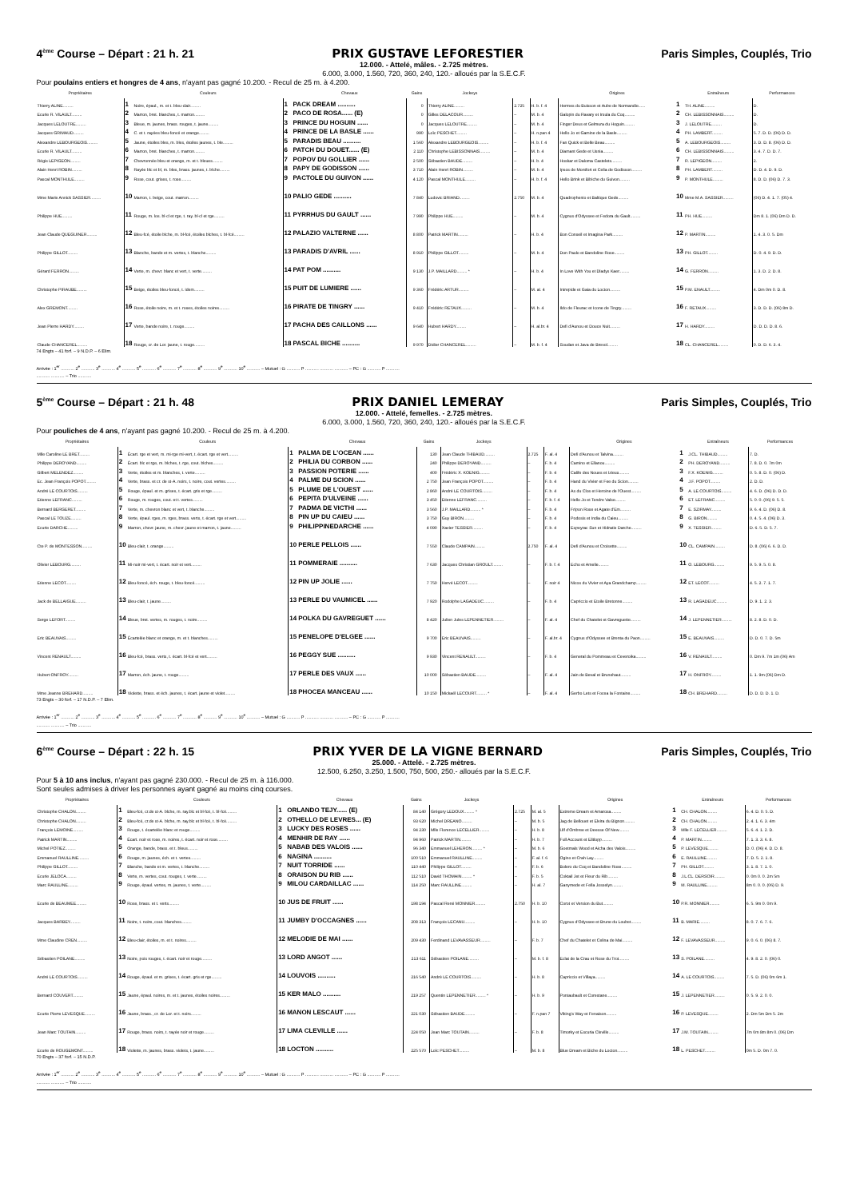4<sup>ème</sup> Course – Départ : 21 h. 21 PRIX GUSTAVE LEFORESTIER Paris Simples, Couplés, Trio
12.000. - Attelé, mâles. - 2.725 mètres.
6.000, 3.000, 1.560, 720, 360, 240, 120.- alloués par la S.E.C.F.
Pour poulains entiers et hongres de 4 ans, n'ayant pas gagné 10.200. - Recul de 25 m. à 4.200.
| Propriétaires | | Couleurs | | Chevaux | Gains | Jockeys | | | Origines | | Entraîneurs | Performances |
| --- | --- | --- | --- | --- | --- | --- | --- | --- | --- | --- | --- | --- |
| Thierry ALINE......... | 1 | Noire, épaul., m. et t. bleu-clair......... | 1 | PACK DREAM .......... | 0 | Thierry ALINE......... | 2.725 | H. b. f. 4 | Hermes du Buisson et Aube de Normandie...... | 1 | TH. ALINE......... | D. |
| Ecurie R. VILAULT......... | 2 | Marron, bret. blanches, t. marron......... | 2 | PACO DE ROSA...... (E) | 0 | Gilles DELACOUR......... | – | M. b. 4 | Galopin du Ravary et Irsula du Coq......... | 2 | CH. LEBISSONNAIS......... | D. |
| Jacques LELOUTRE......... | 3 | Bleue, m. jaunes, brass. rouges, t. jaune......... | 3 | PRINCE DU HOGUIN ...... | 0 | Jacques LELOUTRE......... | – | M. b. 4 | Finger Deus et Gelmura du Hoguin......... | 3 | J. LELOUTRE......... | D. |
| Jacques GRIMAUD......... | 4 | C. et t. rayées bleu-foncé et orange......... | 4 | PRINCE DE LA BASLE ...... | 990 | Loïc PESCHET......... | – | H. n.pan 4 | Hello Jo et Gamine de la Basle......... | 4 | PH. LAMBERT......... | 5. 7. D. D. (06) D. D. |
| Alexandre LEBOURGEOIS......... | 5 | Jaune, étoiles bles, m. bles, étoiles jaunes, t. ble......... | 5 | PARADIS BEAU .......... | 1 560 | Alexandre LEBOURGEOIS......... | – | H. b. f. 4 | Fan Quick et Belle Beau......... | 5 | A. LEBOURGEOIS......... | 3. D. D. 8. (06) D. D. |
| Ecurie R. VILAULT......... | 6 | Marron, bret. blanches, t. marron......... | 6 | PATCH DU DOUET...... (E) | 2 110 | Christophe LEBISSONNAIS......... | – | M. b. 4 | Diamant Gede et Usnia......... | 6 | CH. LEBISSONNAIS......... | 3. 4. 7. D. D. 7. |
| Régis LEPIGEON......... | 7 | Chevronnée bleu et orange, m. et t. bleues......... | 7 | POPOV DU GOLLIER ...... | 2 500 | Sébastien BAUDE......... | – | H. b. 4 | Hoskar et Daloma Castelets......... | 7 | R. LEPIGEON......... | 2. |
| Alain Henri ROBIN......... | 8 | Rayée blc et bl, m. bles, brass. jaunes, t. blche......... | 8 | PAPY DE GODISSON ...... | 3 710 | Alain Henri ROBIN......... | – | M. b. 4 | Ipsos de Montfort et Celia de Godisson......... | 8 | PH. LAMBERT......... | D. D. 4. D. 9. D. |
| Pascal MONTHULE......... | 9 | Rose, cout. grises, t. rose......... | 9 | PACTOLE DU GUIVON ...... | 4 120 | Pascal MONTHULE......... | – | H. b. f. 4 | Hello Brink et Bibiche du Guivon......... | 9 | P. MONTHULE......... | 8. D. D. (06) D. 7. 3. |
| Mme Marie Annick SASSIER......... | 10 | Marron, t. beige, cout. marron......... | 10 | PALIO GEDE .......... | 7 840 | Ludovic BRIAND......... | 2.750 | M. b. 4 | Quadrophenio et Baltique Gede......... | 10 | Mme M.A. SASSIER......... | (06) D. 4. 1. 7. (05) 4. |
| Philippe HUE......... | 11 | Rouge, m. los. bl-cl et rge, t. ray. bl-cl et rge......... | 11 | PYRRHUS DU GAULT ...... | 7 990 | Philippe HUE......... | – | M. b. 4 | Cygnus d'Odyssee et Fedora du Gault......... | 11 | PH. HUE......... | Dm 8. 1. (06) Dm D. D. |
| Jean Claude QUEGUINER......... | 12 | Bleu-fcé, étoile blche, m. bl-fcé, étoiles blches, t. bl-fcé......... | 12 | PALAZIO VALTERNE ...... | 8 800 | Patrick MARTIN......... | – | H. b. 4 | Bon Conseil et Imagina Park......... | 12 | P. MARTIN......... | 1. 4. 3. 0. 5. Dm |
| Philippe GILLOT......... | 13 | Blanche, bande et m. vertes, t. blanche......... | 13 | PARADIS D'AVRIL ...... | 8 910 | Philippe GILLOT......... | – | M. b. 4 | Don Paulo et Bandoline Rose......... | 13 | PH. GILLOT......... | D. 0. 4. 9. D. D. |
| Gérard FERRON......... | 14 | Verte, m. chevr. blanc et vert, t. verte......... | 14 | PAT POM .......... | 9 130 | J.P. MAILLARD......... * | – | H. b. 4 | In Love With You et Dladys Kaer......... | 14 | G. FERRON......... | 1. 3. D. 2. D. 8. |
| Christophe PIRAUBE......... | 15 | Beige, étoiles bleu-foncé, t. idem......... | 15 | PUIT DE LUMIERE ...... | 9 360 | Frédéric ARTUR......... | – | M. al. 4 | Intrepide et Gaia du Locton......... | 15 | P.M. ENAULT......... | 4. Dm 0m 0. D. 8. |
| Alex GREMONT......... | 16 | Rose, étoile noire, m. et t. roses, étoiles noires......... | 16 | PIRATE DE TINGRY ...... | 9 410 | Frédéric RETAUX......... | – | M. b. 4 | Ildo de Fleurac et Icone de Tingry......... | 16 | F. RETAUX......... | 3. D. D. D. (06) 8m D. |
| Jean Pierre HARDY......... | 17 | Verte, bande noire, t. rouge......... | 17 | PACHA DES CAILLONS ...... | 9 640 | Hubert HARDY......... | – | H. al.br. 4 | Defi d'Aunou et Douce Nuit......... | 17 | H. HARDY......... | D. D. D. D. 8. 6. |
| Claude CHANCEREL......... | 18 | Rouge, cr. de Lor. jaune, t. rouge......... | 18 | PASCAL BICHE .......... | 9 970 | Didier CHANCEREL......... | – | M. b. f. 4 | Soudan et Java de Brevol......... | 18 | CL. CHANCEREL......... | 0. D. D. 6. 3. 4. |
74 Engts – 41 forf. – 9 N.D.P. – 6 Elim.
Arrivée : 1<sup>er</sup> ........... 2<sup>e</sup> ........... 3<sup>e</sup> ........... 4<sup>e</sup> ........... 5<sup>e</sup> ........... 6<sup>e</sup> ........... 7<sup>e</sup> ........... 8<sup>e</sup> ........... 9<sup>e</sup> ........... 10<sup>e</sup> ........... – Mutuel : G ........... P ........... ........... ........... – PC : G ........... P ...........
........... ........... – Trio ...........
5<sup>ème</sup> Course – Départ : 21 h. 48 PRIX DANIEL LEMERAY Paris Simples, Couplés, Trio
12.000. - Attelé, femelles. - 2.725 mètres.
6.000, 3.000, 1.560, 720, 360, 240, 120.- alloués par la S.E.C.F.
Pour pouliches de 4 ans, n'ayant pas gagné 10.200. - Recul de 25 m. à 4.200.
| Propriétaires | | Couleurs | | Chevaux | Gains | Jockeys | | | Origines | | Entraîneurs | Performances |
| --- | --- | --- | --- | --- | --- | --- | --- | --- | --- | --- | --- | --- |
| Mlle Caroline LE BRET......... | 1 | Écart. rge et vert, m. mi-rge mi-vert, t. écart. rge et vert......... | 1 | PALMA DE L'OCEAN ...... | 130 | Jean Claude THIBAUD......... | 2.725 | F. al. 4 | Defi d'Aunou et Talvina......... | 1 | J.CL. THIBAUD......... | 7. D. |
| Philippe DEROYAND......... | 2 | Écart. blc et rge, m. blches, t. rge, cout. blches......... | 2 | PHILIA DU CORBON ...... | 240 | Philippe DEROYAND......... | – | F. b. 4 | Camino et Ellanou......... | 2 | PH. DEROYAND......... | 7. 8. D. 0. 7m 0m |
| Gilbert MELENDEZ......... | 3 | Verte, étoiles et m. blanches, t. verte......... | 3 | PASSION POTERIE ...... | 400 | Frédéric X. KOENIG......... | – | F. b. 4 | Calife des Noues et Izieux......... | 3 | F.X. KOENIG......... | 0. 5. 8. D. 0. (06) D. |
| Ec. Jean François POPOT......... | 4 | Verte, brass. et cr. de st-A. noirs, t. noire, cout. vertes......... | 4 | PALME DU SCION ...... | 2 750 | Jean François POPOT......... | – | F. b. 4 | Hand du Vivier et Fee du Scion......... | 4 | J.F. POPOT......... | 2. D. D. |
| André LE COURTOIS......... | 5 | Rouge, épaul. et m. grises, t. écart. gris et rge......... | 5 | PLUME DE L'OUEST ...... | 2 860 | André LE COURTOIS......... | – | F. b. 4 | As du Clos et Heroine de l'Ouest......... | 5 | A. LE COURTOIS......... | 4. 6. D. (06) D. D. D. |
| Etienne LEFRANC......... | 6 | Rouge, m. rouges, cout. et t. vertes......... | 6 | PEPITA D'ULVEINE ...... | 3 450 | Etienne LEFRANC......... | – | F. b. f. 4 | Hello Jo et Tendre Valse......... | 6 | ET. LEFRANC......... | 5. 0. 0. (06) 9. 5. 5. |
| Bernard BERGERET......... | 7 | Verte, m. chevron blanc et vert, t. blanche......... | 7 | PADMA DE VICTHI ...... | 3 560 | J.P. MAILLARD......... * | – | F. b. 4 | Fripon Rose et Agate d'Em......... | 7 | E. SZIRMAY......... | 9. 6. 4. D. (06) D. 8. |
| Pascal LE TOUZE......... | 8 | Verte, épaul. rges, m. rges, brass. verts, t. écart. rge et vert......... | 8 | PIN UP DU CAIEU ...... | 3 750 | Guy BIRON......... | – | F. b. 4 | Podosis et India du Caieu......... | 8 | G. BIRON......... | 0. 4. 5. 4. (06) D. 3. |
| Ecurie DARCHE......... | 9 | Marron, chevr. jaune, m. chevr. jaune et marron, t. jaune......... | 9 | PHILIPPINEDARCHE ...... | 4 090 | Xavier TESSIER......... | – | F. b. 4 | Espeyrac Sun et Hidratie Darche......... | 9 | X. TESSIER......... | D. 6. 5. D. 5. 7. |
| Cte P. de MONTESSON......... | 10 | Bleu-clair, t. orange......... | 10 | PERLE PELLOIS ...... | 7 550 | Claude CAMPAIN......... | 2.750 | F. al. 4 | Defi d'Aunou et Croisette......... | 10 | CL. CAMPAIN......... | D. 8. (06) 6. 6. D. D. |
| Olivier LEBOURG......... | 11 | Mi-noir mi-vert, t. écart. noir et vert......... | 11 | POMMERAIE .......... | 7 630 | Jacques Christian GROULT......... | – | F. b. f. 4 | Echo et Amelie......... | 11 | O. LEBOURG......... | 9. 5. 9. 5. 0. 8. |
| Etienne LECOT......... | 12 | Bleu-foncé, éch. rouge, t. bleu-foncé......... | 12 | PIN UP JOLIE ...... | 7 750 | Hervé LECOT......... | – | F. noir 4 | Nicos du Vivier et Aya Grandchamp......... | 12 | ET. LECOT......... | 4. 5. 2. 7. 1. 7. |
| Jack de BELLAIGUE......... | 13 | Bleu-clair, t. jaune......... | 13 | PERLE DU VAUMICEL ...... | 7 920 | Rodolphe LAGADEUC......... | – | F. b. 4 | Capriccio et Etoile Bretonne......... | 13 | R. LAGADEUC......... | D. 9. 1. 2. 3. |
| Serge LEFORT......... | 14 | Bleue, bret. vertes, m. rouges, t. noire......... | 14 | POLKA DU GAVREGUET ...... | 8 420 | Julien Jules LEPENNETIER......... | – | F. al. 4 | Chef du Chatelet et Gavreguette......... | 14 | J. LEPENNETIER......... | 8. 2. 8. D. 0. D. |
| Eric BEAUVAIS......... | 15 | Écartelée blanc et orange, m. et t. blanches......... | 15 | PENELOPE D'ELGEE ...... | 9 700 | Eric BEAUVAIS......... | – | F. al.br. 4 | Cygnus d'Odyssee et Brenta du Paon......... | 15 | E. BEAUVAIS......... | D. D. 0. 7. D. 5m |
| Vincent RENAULT......... | 16 | Bleu-fcé, brass. verts, t. écart. bl-fcé et vert......... | 16 | PEGGY SUE .......... | 9 930 | Vincent RENAULT......... | – | F. b. 4 | General du Pommeau et Ceveroika......... | 16 | V. RENAULT......... | 0. Dm 9. 7m 1m (06) Am |
| Hubert ONFROY......... | 17 | Marron, éch. jaune, t. rouge......... | 17 | PERLE DES VAUX ...... | 10 000 | Sébastien BAUDE......... | – | F. al. 4 | Jain de Beval et Brunehaut......... | 17 | H. ONFROY......... | 1. 1. 9m (06) Dm D. |
| Mme Jeanne BREHARD......... | 18 | Violette, brass. et éch. jaunes, t. écart. jaune et violet......... | 18 | PHOCEA MANCEAU ...... | 10 150 | Mickaël LECOURT......... * | – | F. al. 4 | Gerbo Lets et Focea la Fontaine......... | 18 | CH. BREHARD......... | D. D. D. D. 1. D. |
73 Engts – 30 forf. – 17 N.D.P. – 7 Elim.
Arrivée : 1<sup>er</sup> ........... 2<sup>e</sup> ........... 3<sup>e</sup> ........... 4<sup>e</sup> ........... 5<sup>e</sup> ........... 6<sup>e</sup> ........... 7<sup>e</sup> ........... 8<sup>e</sup> ........... 9<sup>e</sup> ........... 10<sup>e</sup> ........... – Mutuel : G ........... P ........... ........... ........... – PC : G ........... P ...........
........... ........... – Trio ...........
6<sup>ème</sup> Course – Départ : 22 h. 15 PRIX YVER DE LA VIGNE BERNARD Paris Simples, Couplés, Trio
25.000. - Attelé. - 2.725 mètres.
12.500, 6.250, 3.250, 1.500, 750, 500, 250.- alloués par la S.E.C.F.
Pour 5 à 10 ans inclus, n'ayant pas gagné 230.000. - Recul de 25 m. à 116.000.
Sont seules admises à driver les personnes ayant gagné au moins cinq courses.
| Propriétaires | | Couleurs | | Chevaux | Gains | Jockeys | | | Origines | | Entraîneurs | Performances |
| --- | --- | --- | --- | --- | --- | --- | --- | --- | --- | --- | --- | --- |
| Christophe CHALON......... | 1 | Bleu-fcé, cr.de st-A. blche, m. ray.blc et bl-fcé, t. bl-fcé......... | 1 | ORLANDO TEJY...... (E) | 84 140 | Grégory LEDOUX......... * | 2.725 | M. al. 5 | Extreme Dream et Amarosa......... | 1 | CH. CHALON......... | 6. 4. D. 0. 5. D. |
| Christophe CHALON......... | 2 | Bleu-fcé, cr.de st-A. blche, m. ray.blc et bl-fcé, t. bl-fcé......... | 2 | OTHELLO DE LEVRES... (E) | 93 620 | Michel DREANO......... | – | M. b. 5 | Jag de Bellouet et Elvira du Bignon......... | 2 | CH. CHALON......... | 2. 4. 1. 6. 3. 4m |
| François LEMOINE......... | 3 | Rouge, t. écartelée blanc et rouge......... | 3 | LUCKY DES ROSES ...... | 94 230 | Mlle Florence LECELLIER......... | – | H. b. 8 | Ulf d'Ombree et Deesse Of New......... | 3 | Mlle F. LECELLIER......... | 5. 6. 4. 1. 2. D. |
| Patrick MARTIN......... | 4 | Écart. noir et rose, m. noires, t. écart. noir et rose......... | 4 | MENHIR DE RAY ...... | 94 960 | Patrick MARTIN......... | – | H. b. 7 | Full Account et Elitlopp......... | 4 | P. MARTIN......... | 7. 1. 3. 3. 6. 8. |
| Michel POTIEZ......... | 5 | Orange, bande, brass. et t. bleus......... | 5 | NABAB DES VALOIS ...... | 96 340 | Emmanuel LEHERON......... * | – | M. b. 6 | Goetmals Wood et Aicha des Valois......... | 5 | P. LEVESQUE......... | D. 0. (06) 4. D. D. 8. |
| Emmanuel RAULLINE......... | 6 | Rouge, m. jaunes, éch. et t. vertes......... | 6 | NAGINA .......... | 100 510 | Emmanuel RAULLINE......... | – | F. al. f. 6 | Ogino et Crah Lay......... | 6 | E. RAULLINE......... | 7. D. 5. 2. 1. 8. |
| Philippe GILLOT......... | 7 | Blanche, bande et m. vertes, t. blanche......... | 7 | NUIT TORRIDE ...... | 110 440 | Philippe GILLOT......... | – | F. b. 6 | Bolero du Coq et Bandoline Rose......... | 7 | PH. GILLOT......... | 3. 1. 8. 7. 1. 0. |
| Ecurie JELOCA......... | 8 | Verte, m. vertes, cout. rouges, t. verte......... | 8 | ORAISON DU RIB ...... | 112 510 | David THOMAIN......... * | – | F. b. 5 | Coktail Jet et Fleur du Rib......... | 8 | J.L.CL. DERSOIR......... | 0. 0m 0. 0. 2m 5m |
| Marc RAULLINE......... | 9 | Rouge, épaul. vertes, m. jaunes, t. verte......... | 9 | MILOU CARDAILLAC ...... | 114 250 | Marc RAULLINE......... | – | H. al. 7 | Ganymede et Fella Josselyn......... | 9 | M. RAULLINE......... | 8m 0. 0. 0. (06) D. 9. |
| Ecurie de BEAUMEE......... | 10 | Rose, brass. et t. verts......... | 10 | JUS DE FRUIT ...... | 198 194 | Pascal René MONNIER......... | 2.750 | H. b. 10 | Corot et Version du But......... | 10 | P.R. MONNIER......... | 6. 5. 9m 0. 0m 9. |
| Jacques BARBEY......... | 11 | Noire, t. noire, cout. blanches......... | 11 | JUMBY D'OCCAGNES ...... | 208 313 | François LECANU......... | – | H. b. 10 | Cygnus d'Odyssee et Brune du Loubet......... | 11 | B. MARIE......... | 8. 0. 7. 6. 7. 6. |
| Mme Claudine CREN......... | 12 | Bleu-clair, étoiles, m. et t. noires......... | 12 | MELODIE DE MAI ...... | 209 430 | Ferdinand LEVAVASSEUR......... | – | F. b. 7 | Chef du Chatelet et Celina de Mai......... | 12 | F. LEVAVASSEUR......... | 9. 0. 6. 0. (06) 8. 7. |
| Sébastien POILANE......... | 13 | Noire, pois rouges, t. écart. noir et rouge......... | 13 | LORD ANGOT ...... | 213 611 | Sébastien POILANE......... | – | M. b. f. 8 | Eclat de la Crau et Rose du Trot......... | 13 | S. POILANE......... | 4. 9. 8. 2. 0. (06) 0. |
| André LE COURTOIS......... | 14 | Rouge, épaul. et m. grises, t. écart. gris et rge......... | 14 | LOUVOIS .......... | 216 540 | André LE COURTOIS......... | – | H. b. 8 | Capriccio et Villaya......... | 14 | A. LE COURTOIS......... | 7. 5. D. (06) 0m 6m 1. |
| Bernard COUVERT......... | 15 | Jaune, épaul. noires, m. et t. jaunes, étoiles noires......... | 15 | KER MALO .......... | 219 257 | Quentin LEPENNETIER......... * | – | H. b. 9 | Pontaubault et Corestane......... | 15 | J. LEPENNETIER......... | 0. 5. 9. 2. 0. 0. |
| Ecurie Pierre LEVESQUE......... | 16 | Jaune, brass., cr. de Lor. et t. noirs......... | 16 | MANON LESCAUT ...... | 221 030 | Sébastien BAUDE......... | – | F. n.pan 7 | Viking's Way et Fenaison......... | 16 | P. LEVESQUE......... | 2. Dm 5m Dm 5. 2m |
| Jean Marc TOUTAIN......... | 17 | Rouge, brass. noirs, t. rayée noir et rouge......... | 17 | LIMA CLEVILLE ...... | 224 050 | Jean Marc TOUTAIN......... | – | F. b. 8 | Timorky et Escuria Cleville......... | 17 | J.M. TOUTAIN......... | 7m 0m 8m 8m 0. (06) Dm |
| Ecurie de ROUGEMONT......... | 18 | Violette, m. jaunes, brass. violets, t. jaune......... | 18 | LOCTON .......... | 225 570 | Loïc PESCHET......... | – | M. b. 8 | Blue Dream et Biche du Locton......... | 18 | L. PESCHET......... | 0m 5. D. 0m 7. 0. |
70 Engts – 37 forf. – 15 N.D.P.
Arrivée : 1<sup>er</sup> ........... 2<sup>e</sup> ........... 3<sup>e</sup> ........... 4<sup>e</sup> ........... 5<sup>e</sup> ........... 6<sup>e</sup> ........... 7<sup>e</sup> ........... 8<sup>e</sup> ........... 9<sup>e</sup> ........... 10<sup>e</sup> ........... – Mutuel : G ........... P ........... ........... ........... – PC : G ........... P ...........
........... ........... – Trio ...........